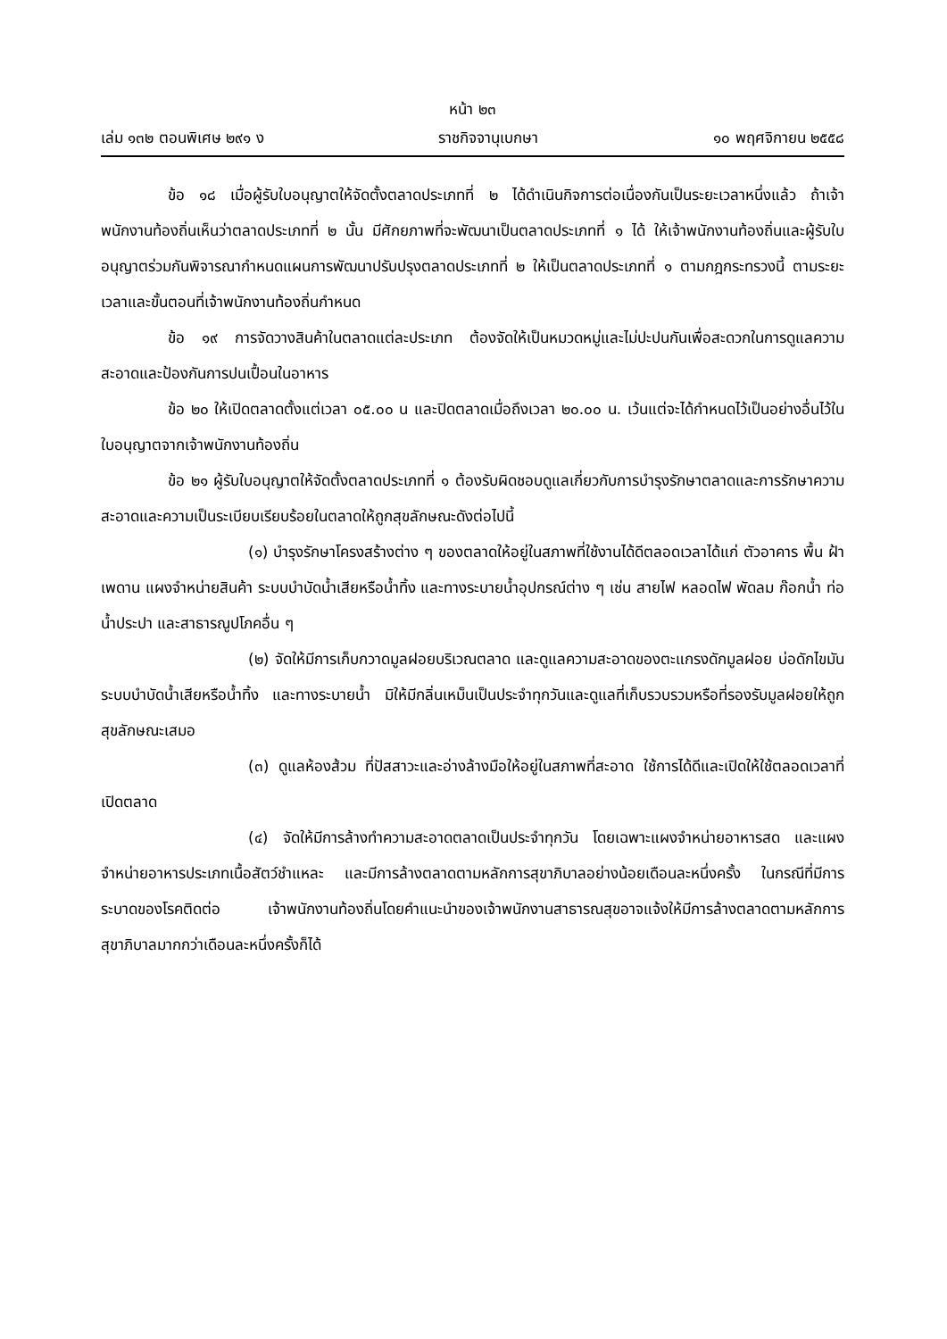หน้า ๒๓
เล่ม ๑๓๒ ตอนพิเศษ ๒๙๑ ง ราชกิจจานุเบกษา ๑๐ พฤศจิกายน ๒๕๕๘
ข้อ ๑๘ เมื่อผู้รับใบอนุญาตให้จัดตั้งตลาดประเภทที่ ๒ ได้ดำเนินกิจการต่อเนื่องกันเป็นระยะเวลาหนึ่งแล้ว ถ้าเจ้าพนักงานท้องถิ่นเห็นว่าตลาดประเภทที่ ๒ นั้น มีศักยภาพที่จะพัฒนาเป็นตลาดประเภทที่ ๑ ได้ ให้เจ้าพนักงานท้องถิ่นและผู้รับใบอนุญาตร่วมกันพิจารณากำหนดแผนการพัฒนาปรับปรุงตลาดประเภทที่ ๒ ให้เป็นตลาดประเภทที่ ๑ ตามกฎกระทรวงนี้ ตามระยะเวลาและขั้นตอนที่เจ้าพนักงานท้องถิ่นกำหนด
ข้อ ๑๙ การจัดวางสินค้าในตลาดแต่ละประเภท ต้องจัดให้เป็นหมวดหมู่และไม่ปะปนกันเพื่อสะดวกในการดูแลความสะอาดและป้องกันการปนเปื้อนในอาหาร
ข้อ ๒๐ ให้เปิดตลาดตั้งแต่เวลา ๐๕.๐๐ น และปิดตลาดเมื่อถึงเวลา ๒๐.๐๐ น. เว้นแต่จะได้กำหนดไว้เป็นอย่างอื่นไว้ในใบอนุญาตจากเจ้าพนักงานท้องถิ่น
ข้อ ๒๑ ผู้รับใบอนุญาตให้จัดตั้งตลาดประเภทที่ ๑ ต้องรับผิดชอบดูแลเกี่ยวกับการบำรุงรักษาตลาดและการรักษาความสะอาดและความเป็นระเบียบเรียบร้อยในตลาดให้ถูกสุขลักษณะดังต่อไปนี้
(๑) บำรุงรักษาโครงสร้างต่าง ๆ ของตลาดให้อยู่ในสภาพที่ใช้งานได้ดีตลอดเวลาได้แก่ ตัวอาคาร พื้น ฝ้าเพดาน แผงจำหน่ายสินค้า ระบบบำบัดน้ำเสียหรือน้ำทิ้ง และทางระบายน้ำอุปกรณ์ต่าง ๆ เช่น สายไฟ หลอดไฟ พัดลม ก๊อกน้ำ ท่อน้ำประปา และสาธารณูปโภคอื่น ๆ
(๒) จัดให้มีการเก็บกวาดมูลฝอยบริเวณตลาด และดูแลความสะอาดของตะแกรงดักมูลฝอย บ่อดักไขมัน ระบบบำบัดน้ำเสียหรือน้ำทิ้ง และทางระบายน้ำ มิให้มีกลิ่นเหม็นเป็นประจำทุกวันและดูแลที่เก็บรวบรวมหรือที่รองรับมูลฝอยให้ถูกสุขลักษณะเสมอ
(๓) ดูแลห้องส้วม ที่ปัสสาวะและอ่างล้างมือให้อยู่ในสภาพที่สะอาด ใช้การได้ดีและเปิดให้ใช้ตลอดเวลาที่เปิดตลาด
(๔) จัดให้มีการล้างทำความสะอาดตลาดเป็นประจำทุกวัน โดยเฉพาะแผงจำหน่ายอาหารสด และแผงจำหน่ายอาหารประเภทเนื้อสัตว์ชำแหละ และมีการล้างตลาดตามหลักการสุขาภิบาลอย่างน้อยเดือนละหนึ่งครั้ง ในกรณีที่มีการระบาดของโรคติดต่อ เจ้าพนักงานท้องถิ่นโดยคำแนะนำของเจ้าพนักงานสาธารณสุขอาจแจ้งให้มีการล้างตลาดตามหลักการสุขาภิบาลมากกว่าเดือนละหนึ่งครั้งก็ได้